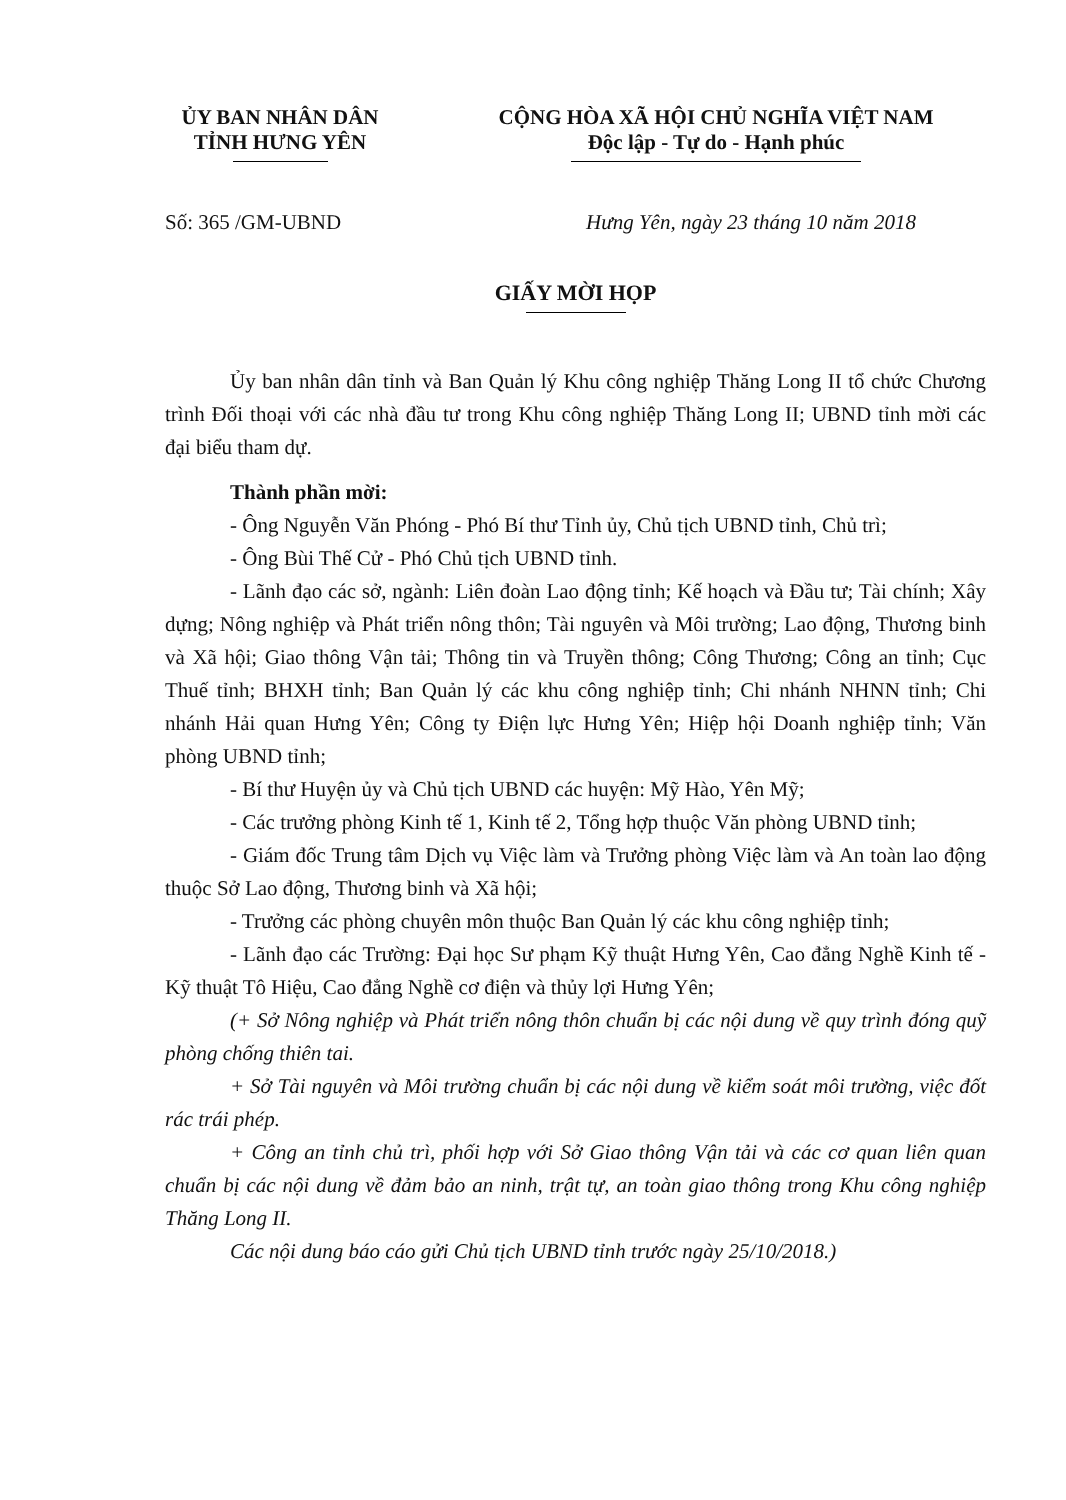ỦY BAN NHÂN DÂN
TỈNH HƯNG YÊN
CỘNG HÒA XÃ HỘI CHỦ NGHĨA VIỆT NAM
Độc lập - Tự do - Hạnh phúc
Số: 365 /GM-UBND Hưng Yên, ngày 23 tháng 10 năm 2018
GIẤY MỜI HỌP
Ủy ban nhân dân tỉnh và Ban Quản lý Khu công nghiệp Thăng Long II tổ chức Chương trình Đối thoại với các nhà đầu tư trong Khu công nghiệp Thăng Long II; UBND tỉnh mời các đại biểu tham dự.
Thành phần mời:
- Ông Nguyễn Văn Phóng - Phó Bí thư Tỉnh ủy, Chủ tịch UBND tỉnh, Chủ trì;
- Ông Bùi Thế Cử - Phó Chủ tịch UBND tỉnh.
- Lãnh đạo các sở, ngành: Liên đoàn Lao động tỉnh; Kế hoạch và Đầu tư; Tài chính; Xây dựng; Nông nghiệp và Phát triển nông thôn; Tài nguyên và Môi trường; Lao động, Thương binh và Xã hội; Giao thông Vận tải; Thông tin và Truyền thông; Công Thương; Công an tỉnh; Cục Thuế tỉnh; BHXH tỉnh; Ban Quản lý các khu công nghiệp tỉnh; Chi nhánh NHNN tỉnh; Chi nhánh Hải quan Hưng Yên; Công ty Điện lực Hưng Yên; Hiệp hội Doanh nghiệp tỉnh; Văn phòng UBND tỉnh;
- Bí thư Huyện ủy và Chủ tịch UBND các huyện: Mỹ Hào, Yên Mỹ;
- Các trưởng phòng Kinh tế 1, Kinh tế 2, Tổng hợp thuộc Văn phòng UBND tỉnh;
- Giám đốc Trung tâm Dịch vụ Việc làm và Trưởng phòng Việc làm và An toàn lao động thuộc Sở Lao động, Thương binh và Xã hội;
- Trưởng các phòng chuyên môn thuộc Ban Quản lý các khu công nghiệp tỉnh;
- Lãnh đạo các Trường: Đại học Sư phạm Kỹ thuật Hưng Yên, Cao đẳng Nghề Kinh tế - Kỹ thuật Tô Hiệu, Cao đẳng Nghề cơ điện và thủy lợi Hưng Yên;
(+ Sở Nông nghiệp và Phát triển nông thôn chuẩn bị các nội dung về quy trình đóng quỹ phòng chống thiên tai.
+ Sở Tài nguyên và Môi trường chuẩn bị các nội dung về kiểm soát môi trường, việc đốt rác trái phép.
+ Công an tỉnh chủ trì, phối hợp với Sở Giao thông Vận tải và các cơ quan liên quan chuẩn bị các nội dung về đảm bảo an ninh, trật tự, an toàn giao thông trong Khu công nghiệp Thăng Long II.
Các nội dung báo cáo gửi Chủ tịch UBND tỉnh trước ngày 25/10/2018.)